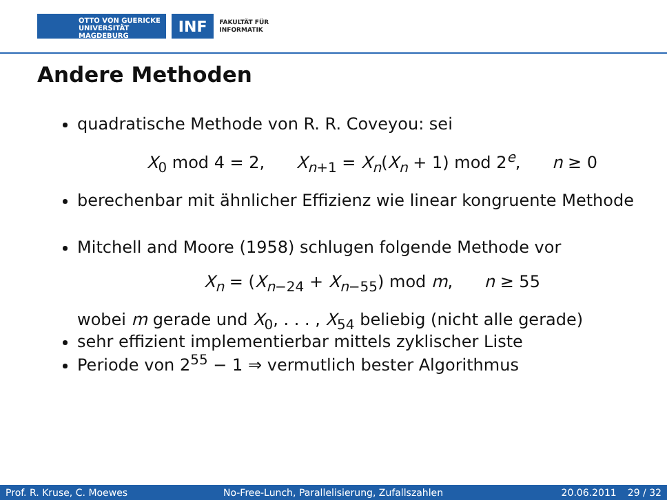OTTO VON GUERICKE
UNIVERSITÄT
MAGDEBURG
INF
FAKULTÄT FÜR
INFORMATIK
Andere Methoden
quadratische Methode von R. R. Coveyou: sei
X<sub>0</sub> mod 4 = 2, X<sub>n+1</sub> = X<sub>n</sub>(X<sub>n</sub> + 1) mod 2<sup>e</sup>, n ≥ 0
berechenbar mit ähnlicher Effizienz wie linear kongruente Methode
Mitchell and Moore (1958) schlugen folgende Methode vor
X<sub>n</sub> = (X<sub>n−24</sub> + X<sub>n−55</sub>) mod m, n ≥ 55
wobei m gerade und X<sub>0</sub>, . . . , X<sub>54</sub> beliebig (nicht alle gerade)
sehr effizient implementierbar mittels zyklischer Liste
Periode von 2<sup>55</sup> − 1 ⇒ vermutlich bester Algorithmus
Prof. R. Kruse, C. Moewes No-Free-Lunch, Parallelisierung, Zufallszahlen 20.06.2011 29 / 32